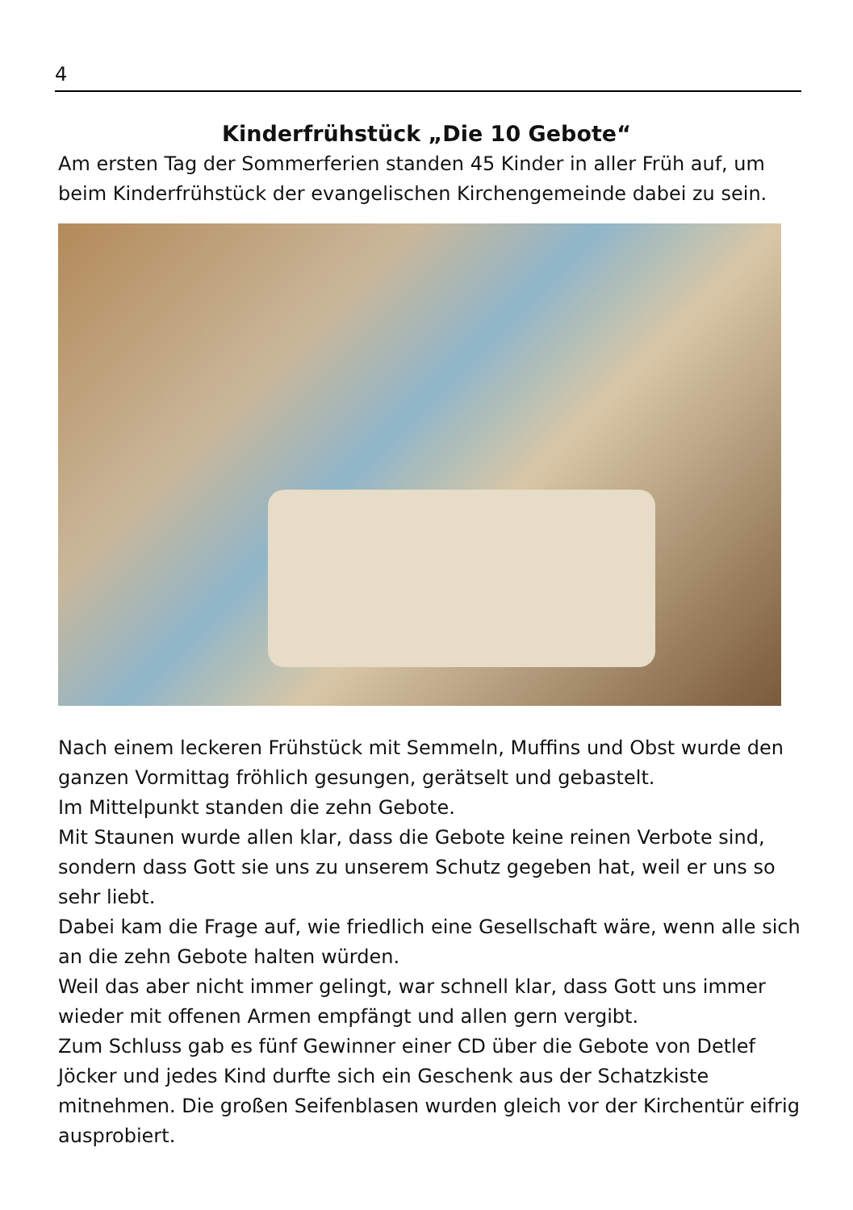4
Kinderfrühstück „Die 10 Gebote“
Am ersten Tag der Sommerferien standen 45 Kinder in aller Früh auf, um beim Kinderfrühstück der evangelischen Kirchengemeinde dabei zu sein.
Nach einem leckeren Frühstück mit Semmeln, Muffins und Obst wurde den ganzen Vormittag fröhlich gesungen, gerätselt und gebastelt.
Im Mittelpunkt standen die zehn Gebote.
Mit Staunen wurde allen klar, dass die Gebote keine reinen Verbote sind, sondern dass Gott sie uns zu unserem Schutz gegeben hat, weil er uns so sehr liebt.
Dabei kam die Frage auf, wie friedlich eine Gesellschaft wäre, wenn alle sich an die zehn Gebote halten würden.
Weil das aber nicht immer gelingt, war schnell klar, dass Gott uns immer wieder mit offenen Armen empfängt und allen gern vergibt.
Zum Schluss gab es fünf Gewinner einer CD über die Gebote von Detlef Jöcker und jedes Kind durfte sich ein Geschenk aus der Schatzkiste mitnehmen. Die großen Seifenblasen wurden gleich vor der Kirchentür eifrig ausprobiert.